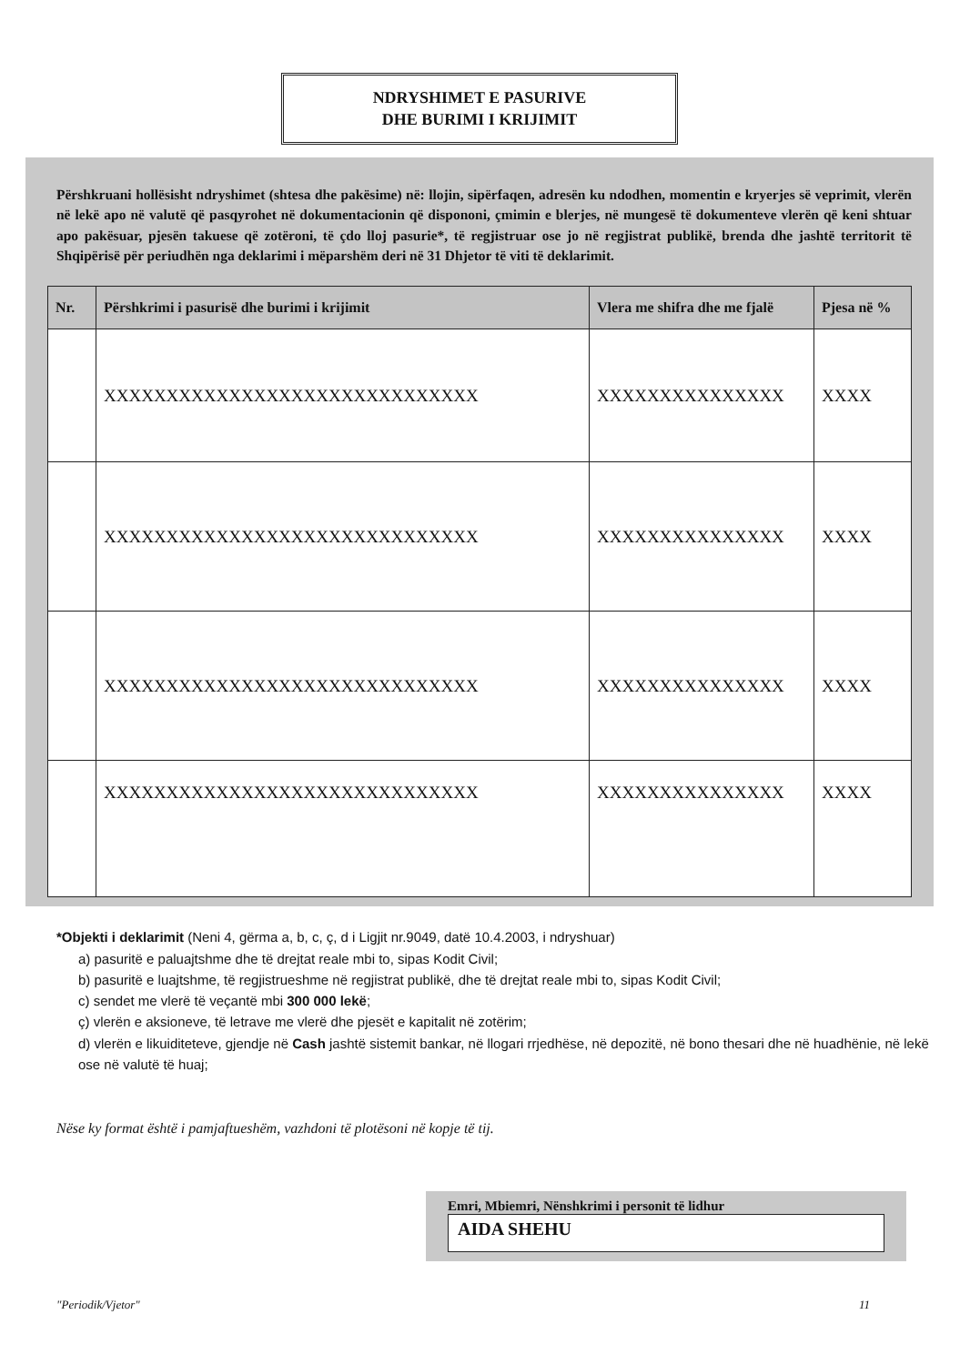NDRYSHIMET E PASURIVE
DHE BURIMI I KRIJIMIT
Përshkruani hollësisht ndryshimet (shtesa dhe pakësime) në: llojin, sipërfaqen, adresën ku ndodhen, momentin e kryerjes së veprimit, vlerën në lekë apo në valutë që pasqyrohet në dokumentacionin që dispononi, çmimin e blerjes, në mungesë të dokumenteve vlerën që keni shtuar apo pakësuar, pjesën takuese që zotëroni, të çdo lloj pasurie*, të regjistruar ose jo në regjistrat publikë, brenda dhe jashtë territorit të Shqipërisë për periudhën nga deklarimi i mëparshëm deri në 31 Dhjetor të viti të deklarimit.
| Nr. | Përshkrimi i pasurisë dhe burimi i krijimit | Vlera me shifra dhe me fjalë | Pjesa në % |
| --- | --- | --- | --- |
| | XXXXXXXXXXXXXXXXXXXXXXXXXXXXXX | XXXXXXXXXXXXXXX | XXXX |
| | XXXXXXXXXXXXXXXXXXXXXXXXXXXXXX | XXXXXXXXXXXXXXX | XXXX |
| | XXXXXXXXXXXXXXXXXXXXXXXXXXXXXX | XXXXXXXXXXXXXXX | XXXX |
| | XXXXXXXXXXXXXXXXXXXXXXXXXXXXXX | XXXXXXXXXXXXXXX | XXXX |
*Objekti i deklarimit (Neni 4, gërma a, b, c, ç, d i Ligjit nr.9049, datë 10.4.2003, i ndryshuar)
a) pasuritë e paluajtshme dhe të drejtat reale mbi to, sipas Kodit Civil;
b) pasuritë e luajtshme, të regjistrueshme në regjistrat publikë, dhe të drejtat reale mbi to, sipas Kodit Civil;
c) sendet me vlerë të veçantë mbi 300 000 lekë;
ç) vlerën e aksioneve, të letrave me vlerë dhe pjesët e kapitalit në zotërim;
d) vlerën e likuiditeteve, gjendje në Cash jashtë sistemit bankar, në llogari rrjedhëse, në depozitë, në bono thesari dhe në huadhënie, në lekë ose në valutë të huaj;
Nëse ky format është i pamjaftueshëm, vazhdoni të plotësoni në kopje të tij.
Emri, Mbiemri, Nënshkrimi i personit të lidhur
AIDA SHEHU
"Periodik/Vjetor" 11